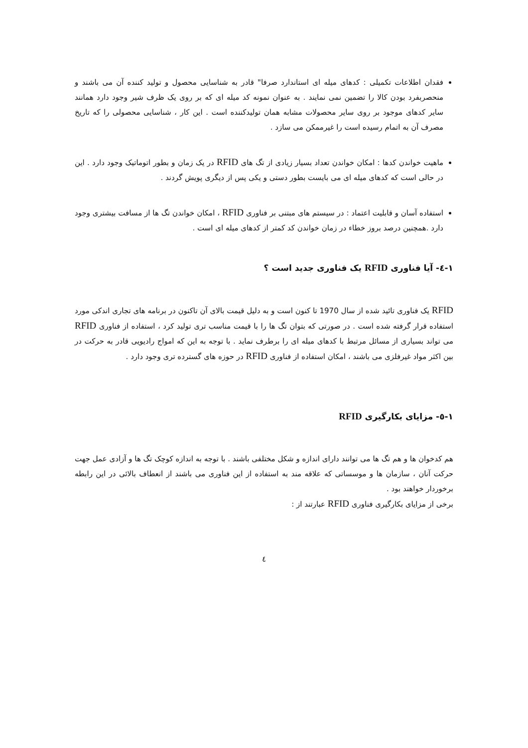فقدان اطلاعات تکمیلی : کدهای میله ای استاندارد صرفا" قادر به شناسایی محصول و تولید کننده آن می باشند و منحصربفرد بودن کالا را تضمین نمی نمایند . به عنوان نمونه کد میله ای که بر روی یک ظرف شیر وجود دارد همانند سایر کدهای موجود بر روی سایر محصولات مشابه همان تولیدکننده است . این کار ، شناسایی محصولی را که تاریخ مصرف آن به اتمام رسیده است را غیرممکن می سازد .
ماهیت خواندن کدها : امکان خواندن تعداد بسیار زیادی از تگ های RFID در یک زمان و بطور اتوماتیک وجود دارد . این در حالی است که کدهای میله ای می بایست بطور دستی و یکی پس از دیگری پویش گردند .
استفاده آسان و قابلیت اعتماد : در سیستم های مبتنی بر فناوری RFID ، امکان خواندن تگ ها از مسافت بیشتری وجود دارد .همچنین درصد بروز خطاء در زمان خواندن کد کمتر از کدهای میله ای است .
١-٤- آیا فناوری RFID یک فناوری جدید است ؟
RFID یک فناوری تائید شده از سال 1970 تا کنون است و به دلیل قیمت بالای آن تاکنون در برنامه های تجاری اندکی مورد استفاده قرار گرفته شده است . در صورتی که بتوان تگ ها را با قیمت مناسب تری تولید کرد ، استفاده از فناوری RFID می تواند بسیاری از مسائل مرتبط با کدهای میله ای را برطرف نماید . با توجه به این که امواج رادیویی قادر به حرکت در بین اکثر مواد غیرفلزی می باشند ، امکان استفاده از فناوری RFID در حوزه های گسترده تری وجود دارد .
١-٥- مزایای بکارگیری RFID
هم کدخوان ها و هم تگ ها می توانند دارای اندازه و شکل مختلفی باشند . با توجه به اندازه کوچک تگ ها و آزادی عمل جهت حرکت آنان ، سازمان ها و موسساتی که علاقه مند به استفاده از این فناوری می باشند از انعطاف بالائی در این رابطه برخوردار خواهند بود .
برخی از مزایای بکارگیری فناوری RFID عبارتند از :
٤